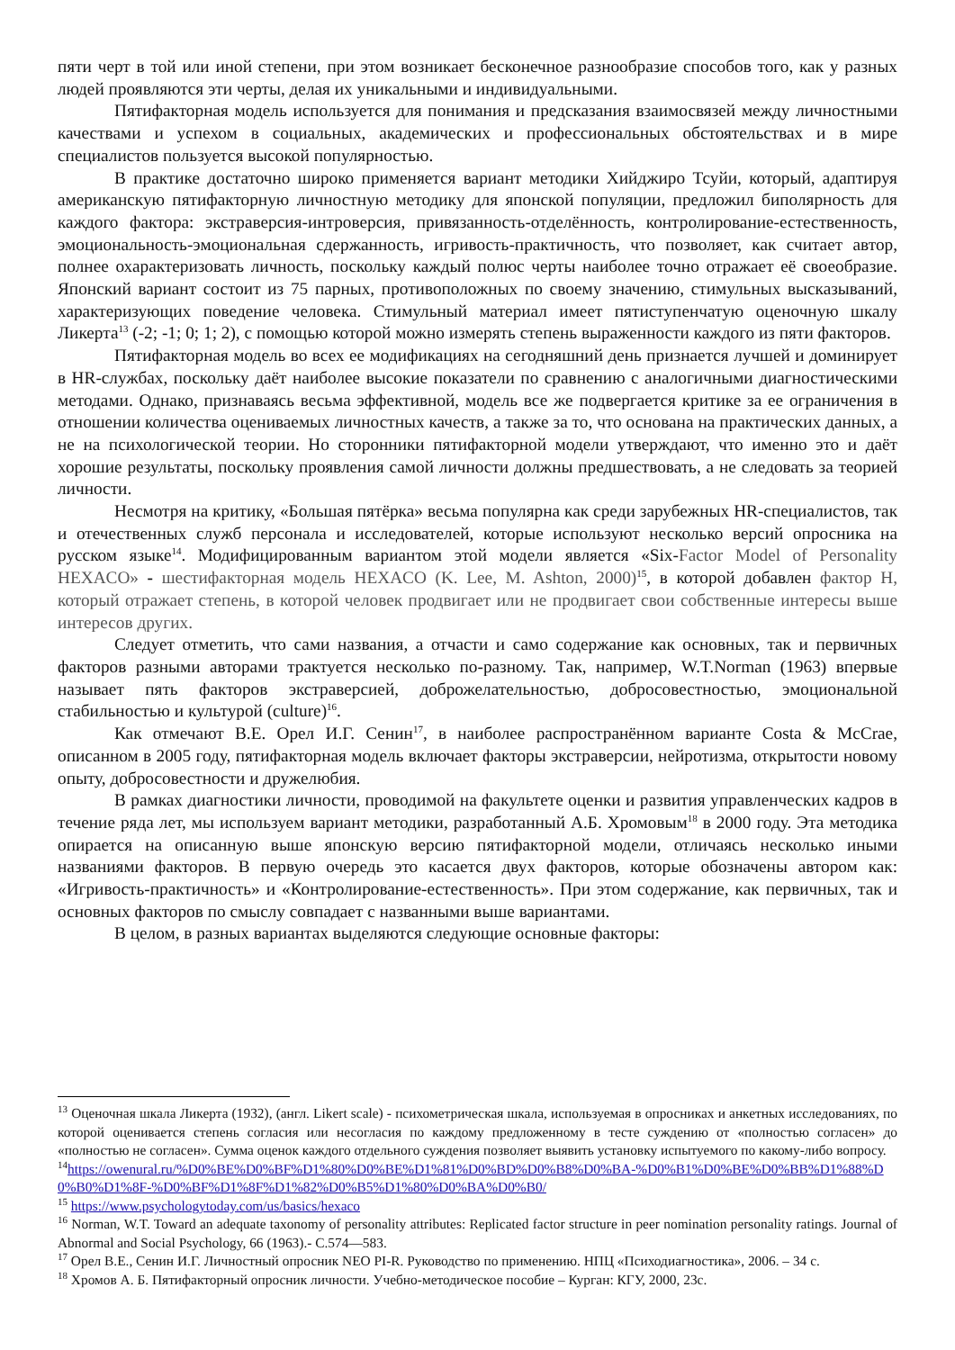пяти черт в той или иной степени, при этом возникает бесконечное разнообразие способов того, как у разных людей проявляются эти черты, делая их уникальными и индивидуальными.
Пятифакторная модель используется для понимания и предсказания взаимосвязей между личностными качествами и успехом в социальных, академических и профессиональных обстоятельствах и в мире специалистов пользуется высокой популярностью.
В практике достаточно широко применяется вариант методики Хийджиро Тсуйи, который, адаптируя американскую пятифакторную личностную методику для японской популяции, предложил биполярность для каждого фактора: экстраверсия-интроверсия, привязанность-отделённость, контролирование-естественность, эмоциональность-эмоциональная сдержанность, игривость-практичность, что позволяет, как считает автор, полнее охарактеризовать личность, поскольку каждый полюс черты наиболее точно отражает её своеобразие. Японский вариант состоит из 75 парных, противоположных по своему значению, стимульных высказываний, характеризующих поведение человека. Стимульный материал имеет пятиступенчатую оценочную шкалу Ликерта<sup>13</sup> (-2; -1; 0; 1; 2), с помощью которой можно измерять степень выраженности каждого из пяти факторов.
Пятифакторная модель во всех ее модификациях на сегодняшний день признается лучшей и доминирует в HR-службах, поскольку даёт наиболее высокие показатели по сравнению с аналогичными диагностическими методами. Однако, признаваясь весьма эффективной, модель все же подвергается критике за ее ограничения в отношении количества оцениваемых личностных качеств, а также за то, что основана на практических данных, а не на психологической теории. Но сторонники пятифакторной модели утверждают, что именно это и даёт хорошие результаты, поскольку проявления самой личности должны предшествовать, а не следовать за теорией личности.
Несмотря на критику, «Большая пятёрка» весьма популярна как среди зарубежных HR-специалистов, так и отечественных служб персонала и исследователей, которые используют несколько версий опросника на русском языке<sup>14</sup>. Модифицированным вариантом этой модели является «Six-Factor Model of Personality HEXACO» - шестифакторная модель HEXACO (K. Lee, M. Ashton, 2000)<sup>15</sup>, в которой добавлен фактор H, который отражает степень, в которой человек продвигает или не продвигает свои собственные интересы выше интересов других.
Следует отметить, что сами названия, а отчасти и само содержание как основных, так и первичных факторов разными авторами трактуется несколько по-разному. Так, например, W.T.Norman (1963) впервые называет пять факторов экстраверсией, доброжелательностью, добросовестностью, эмоциональной стабильностью и культурой (culture)<sup>16</sup>.
Как отмечают В.Е. Орел И.Г. Сенин<sup>17</sup>, в наиболее распространённом варианте Costa & McCrae, описанном в 2005 году, пятифакторная модель включает факторы экстраверсии, нейротизма, открытости новому опыту, добросовестности и дружелюбия.
В рамках диагностики личности, проводимой на факультете оценки и развития управленческих кадров в течение ряда лет, мы используем вариант методики, разработанный А.Б. Хромовым<sup>18</sup> в 2000 году. Эта методика опирается на описанную выше японскую версию пятифакторной модели, отличаясь несколько иными названиями факторов. В первую очередь это касается двух факторов, которые обозначены автором как: «Игривость-практичность» и «Контролирование-естественность». При этом содержание, как первичных, так и основных факторов по смыслу совпадает с названными выше вариантами.
В целом, в разных вариантах выделяются следующие основные факторы:
<sup>13</sup> Оценочная шкала Ликерта (1932), (англ. Likert scale) - психометрическая шкала, используемая в опросниках и анкетных исследованиях, по которой оценивается степень согласия или несогласия по каждому предложенному в тесте суждению от «полностью согласен» до «полностью не согласен». Сумма оценок каждого отдельного суждения позволяет выявить установку испытуемого по какому-либо вопросу.
<sup>14</sup> https://owenural.ru/%D0%BE%D0%BF%D1%80%D0%BE%D1%81%D0%BD%D0%B8%D0%BA-%D0%B1%D0%BE%D0%BB%D1%88%D0%B0%D1%8F-%D0%BF%D1%8F%D1%82%D0%B5%D1%80%D0%BA%D0%B0/
<sup>15</sup> https://www.psychologytoday.com/us/basics/hexaco
<sup>16</sup> Norman, W.T. Toward an adequate taxonomy of personality attributes: Replicated factor structure in peer nomination personality ratings. Journal of Abnormal and Social Psychology, 66 (1963).- С.574—583.
<sup>17</sup> Орел В.Е., Сенин И.Г. Личностный опросник NEO PI-R. Руководство по применению. НПЦ «Психодиагностика», 2006. – 34 с.
<sup>18</sup> Хромов А. Б. Пятифакторный опросник личности. Учебно-методическое пособие – Курган: КГУ, 2000, 23с.